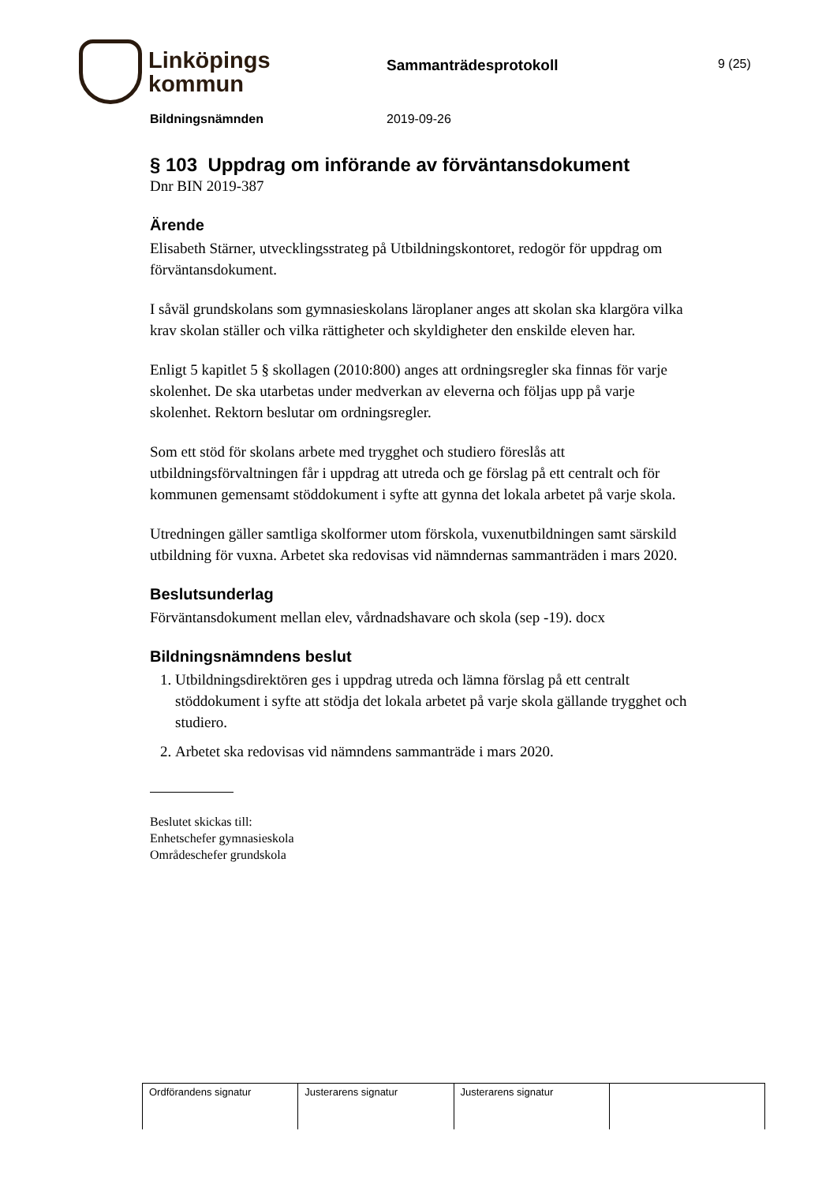Linköpings
kommun
Sammanträdesprotokoll
9 (25)
Bildningsnämnden 2019-09-26
§ 103 Uppdrag om införande av förväntansdokument
Dnr BIN 2019-387
Ärende
Elisabeth Stärner, utvecklingsstrateg på Utbildningskontoret, redogör för uppdrag om förväntansdokument.
I såväl grundskolans som gymnasieskolans läroplaner anges att skolan ska klargöra vilka krav skolan ställer och vilka rättigheter och skyldigheter den enskilde eleven har.
Enligt 5 kapitlet 5 § skollagen (2010:800) anges att ordningsregler ska finnas för varje skolenhet. De ska utarbetas under medverkan av eleverna och följas upp på varje skolenhet. Rektorn beslutar om ordningsregler.
Som ett stöd för skolans arbete med trygghet och studiero föreslås att utbildningsförvaltningen får i uppdrag att utreda och ge förslag på ett centralt och för kommunen gemensamt stöddokument i syfte att gynna det lokala arbetet på varje skola.
Utredningen gäller samtliga skolformer utom förskola, vuxenutbildningen samt särskild utbildning för vuxna. Arbetet ska redovisas vid nämndernas sammanträden i mars 2020.
Beslutsunderlag
Förväntansdokument mellan elev, vårdnadshavare och skola (sep -19). docx
Bildningsnämndens beslut
1. Utbildningsdirektören ges i uppdrag utreda och lämna förslag på ett centralt stöddokument i syfte att stödja det lokala arbetet på varje skola gällande trygghet och studiero.
2. Arbetet ska redovisas vid nämndens sammanträde i mars 2020.
Beslutet skickas till:
Enhetschefer gymnasieskola
Områdeschefer grundskola
| Ordförandens signatur | Justerarens signatur | Justerarens signatur | |